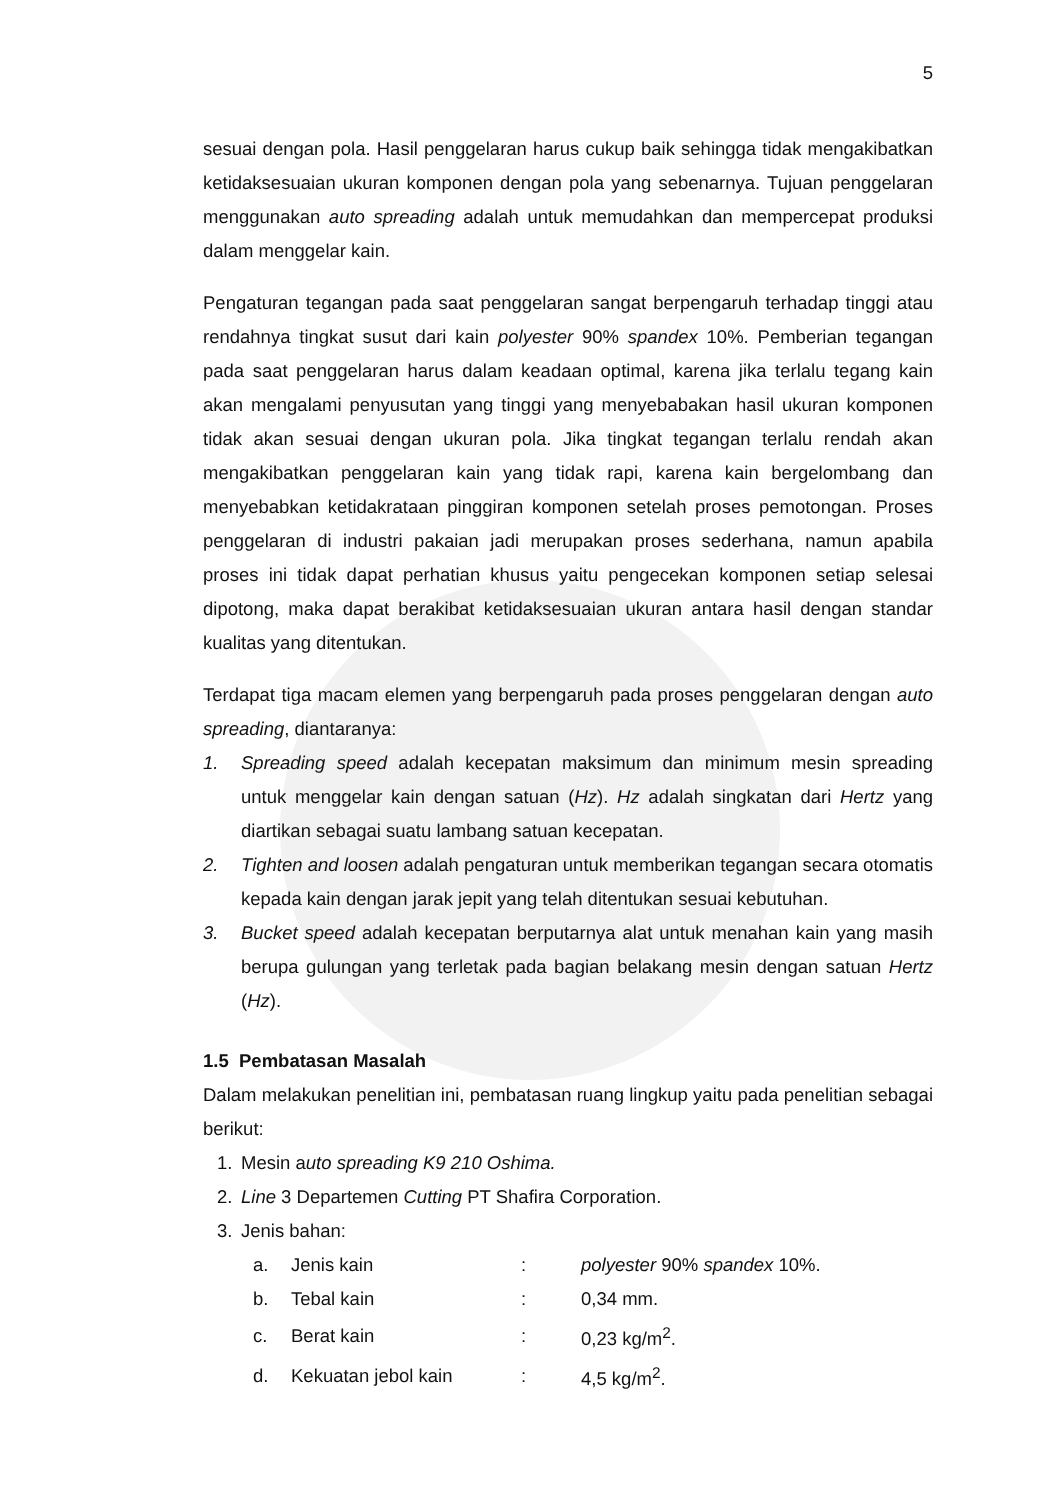5
sesuai dengan pola. Hasil penggelaran harus cukup baik sehingga tidak mengakibatkan ketidaksesuaian ukuran komponen dengan pola yang sebenarnya. Tujuan penggelaran menggunakan auto spreading adalah untuk memudahkan dan mempercepat produksi dalam menggelar kain.
Pengaturan tegangan pada saat penggelaran sangat berpengaruh terhadap tinggi atau rendahnya tingkat susut dari kain polyester 90% spandex 10%. Pemberian tegangan pada saat penggelaran harus dalam keadaan optimal, karena jika terlalu tegang kain akan mengalami penyusutan yang tinggi yang menyebabakan hasil ukuran komponen tidak akan sesuai dengan ukuran pola. Jika tingkat tegangan terlalu rendah akan mengakibatkan penggelaran kain yang tidak rapi, karena kain bergelombang dan menyebabkan ketidakrataan pinggiran komponen setelah proses pemotongan. Proses penggelaran di industri pakaian jadi merupakan proses sederhana, namun apabila proses ini tidak dapat perhatian khusus yaitu pengecekan komponen setiap selesai dipotong, maka dapat berakibat ketidaksesuaian ukuran antara hasil dengan standar kualitas yang ditentukan.
Terdapat tiga macam elemen yang berpengaruh pada proses penggelaran dengan auto spreading, diantaranya:
1. Spreading speed adalah kecepatan maksimum dan minimum mesin spreading untuk menggelar kain dengan satuan (Hz). Hz adalah singkatan dari Hertz yang diartikan sebagai suatu lambang satuan kecepatan.
2. Tighten and loosen adalah pengaturan untuk memberikan tegangan secara otomatis kepada kain dengan jarak jepit yang telah ditentukan sesuai kebutuhan.
3. Bucket speed adalah kecepatan berputarnya alat untuk menahan kain yang masih berupa gulungan yang terletak pada bagian belakang mesin dengan satuan Hertz (Hz).
1.5 Pembatasan Masalah
Dalam melakukan penelitian ini, pembatasan ruang lingkup yaitu pada penelitian sebagai berikut:
1. Mesin auto spreading K9 210 Oshima.
2. Line 3 Departemen Cutting PT Shafira Corporation.
3. Jenis bahan:
| a. | Jenis kain | : | polyester 90% spandex 10%. |
| b. | Tebal kain | : | 0,34 mm. |
| c. | Berat kain | : | 0,23 kg/m<sup>2</sup>. |
| d. | Kekuatan jebol kain | : | 4,5 kg/m<sup>2</sup>. |